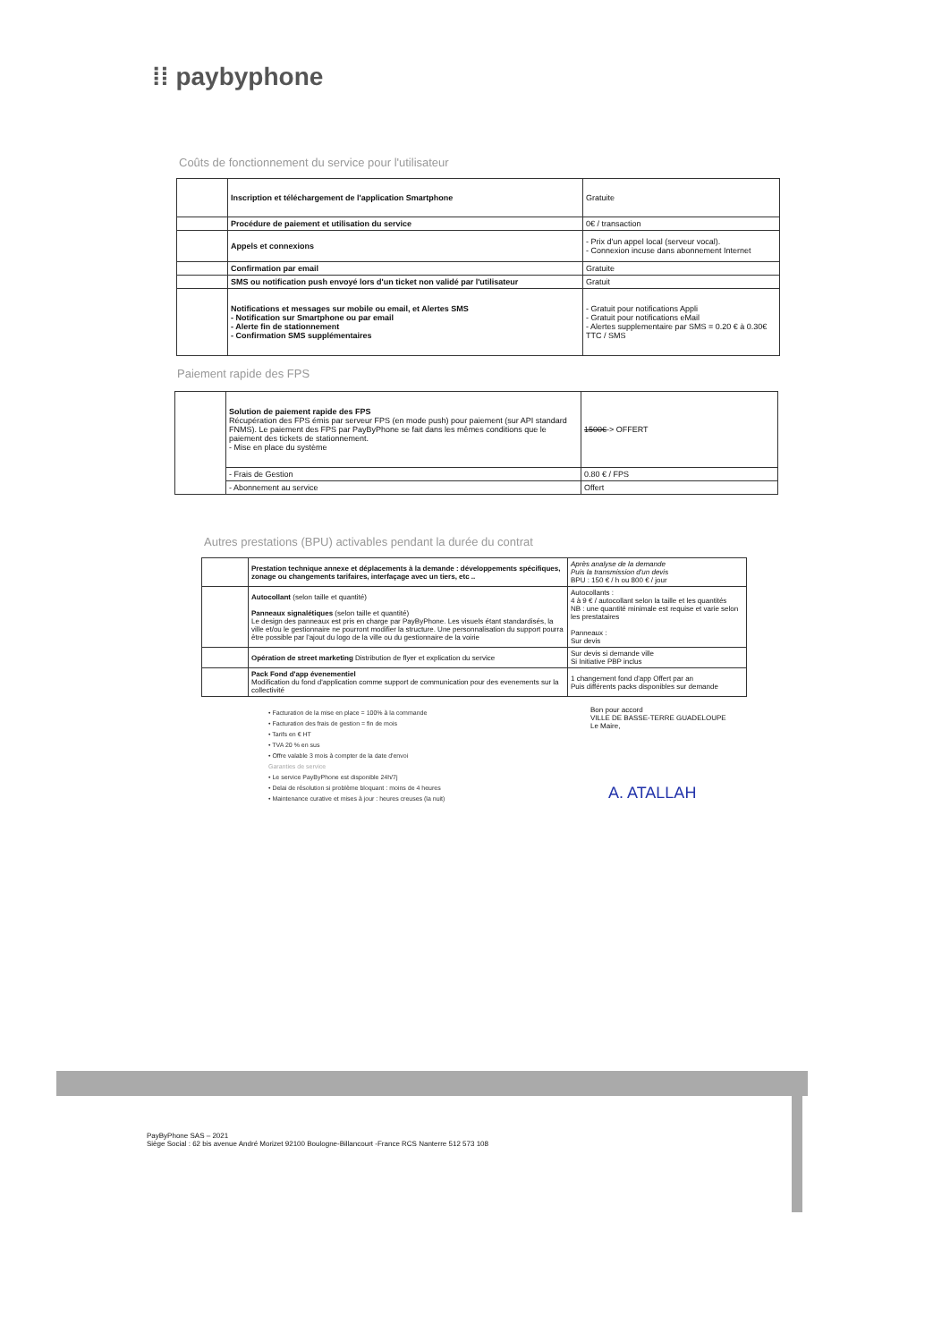⁞⁞ paybyphone
Coûts de fonctionnement du service pour l'utilisateur
| | Inscription et téléchargement de l'application Smartphone | Gratuite |
| | Procédure de paiement et utilisation du service | 0€ / transaction |
| | Appels et connexions | - Prix d'un appel local (serveur vocal). - Connexion incuse dans abonnement Internet |
| | Confirmation par email | Gratuite |
| | SMS ou notification push envoyé lors d'un ticket non validé par l'utilisateur | Gratuit |
| | Notifications et messages sur mobile ou email, et Alertes SMS - Notification sur Smartphone ou par email - Alerte fin de stationnement - Confirmation SMS supplémentaires | - Gratuit pour notifications Appli - Gratuit pour notifications eMail - Alertes supplementaire par SMS = 0.20 € à 0.30€ TTC / SMS |
Paiement rapide des FPS
| | Solution de paiement rapide des FPS Récupération des FPS émis par serveur FPS (en mode push) pour paiement (sur API standard FNMS). Le paiement des FPS par PayByPhone se fait dans les mêmes conditions que le paiement des tickets de stationnement. - Mise en place du système | 1500€ -> OFFERT |
| | - Frais de Gestion | 0.80 € / FPS |
| | - Abonnement au service | Offert |
Autres prestations (BPU) activables pendant la durée du contrat
| | Prestation technique annexe et déplacements à la demande : développements spécifiques, zonage ou changements tarifaires, interfaçage avec un tiers, etc .. | Après analyse de la demande Puis la transmission d'un devis BPU : 150 € / h ou 800 € / jour |
| | Autocollant (selon taille et quantité) Panneaux signalétiques (selon taille et quantité) Le design des panneaux est pris en charge par PayByPhone. Les visuels étant standardisés, la ville et/ou le gestionnaire ne pourront modifier la structure. Une personnalisation du support pourra être possible par l'ajout du logo de la ville ou du gestionnaire de la voirie | Autocollants : 4 à 9 € / autocollant selon la taille et les quantités NB : une quantité minimale est requise et varie selon les prestataires Panneaux : Sur devis |
| | Opération de street marketing Distribution de flyer et explication du service | Sur devis si demande ville Si Initiative PBP inclus |
| | Pack Fond d'app évenementiel Modification du fond d'application comme support de communication pour des evenements sur la collectivité | 1 changement fond d'app Offert par an Puis différents packs disponibles sur demande |
• Facturation de la mise en place = 100% à la commande
• Facturation des frais de gestion = fin de mois
• Tarifs en € HT
• TVA 20 % en sus
• Offre valable 3 mois à compter de la date d'envoi
Garanties de service
• Le service PayByPhone est disponible 24h/7j
• Delai de résolution si problème bloquant : moins de 4 heures
• Maintenance curative et mises à jour : heures creuses (la nuit)
Bon pour accord
VILLE DE BASSE-TERRE GUADELOUPE
Le Maire,
A. ATALLAH
PayByPhone SAS – 2021
Siège Social : 62 bis avenue André Morizet 92100 Boulogne-Billancourt -France RCS Nanterre 512 573 108